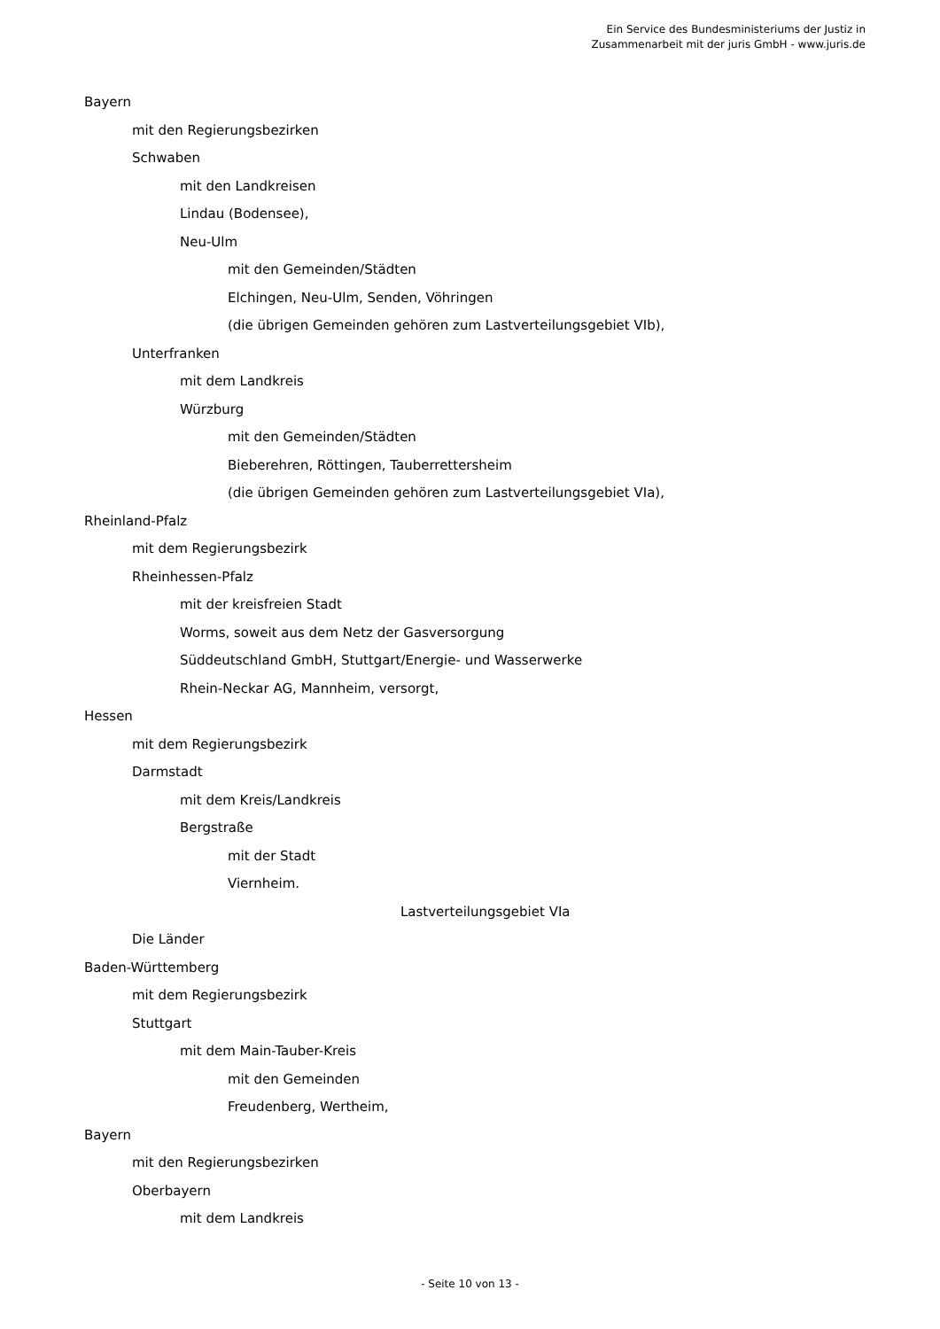Ein Service des Bundesministeriums der Justiz in
Zusammenarbeit mit der juris GmbH - www.juris.de
Bayern
mit den Regierungsbezirken
Schwaben
mit den Landkreisen
Lindau (Bodensee),
Neu-Ulm
mit den Gemeinden/Städten
Elchingen, Neu-Ulm, Senden, Vöhringen
(die übrigen Gemeinden gehören zum Lastverteilungsgebiet VIb),
Unterfranken
mit dem Landkreis
Würzburg
mit den Gemeinden/Städten
Bieberehren, Röttingen, Tauberrettersheim
(die übrigen Gemeinden gehören zum Lastverteilungsgebiet VIa),
Rheinland-Pfalz
mit dem Regierungsbezirk
Rheinhessen-Pfalz
mit der kreisfreien Stadt
Worms, soweit aus dem Netz der Gasversorgung
Süddeutschland GmbH, Stuttgart/Energie- und Wasserwerke
Rhein-Neckar AG, Mannheim, versorgt,
Hessen
mit dem Regierungsbezirk
Darmstadt
mit dem Kreis/Landkreis
Bergstraße
mit der Stadt
Viernheim.
Lastverteilungsgebiet VIa
Die Länder
Baden-Württemberg
mit dem Regierungsbezirk
Stuttgart
mit dem Main-Tauber-Kreis
mit den Gemeinden
Freudenberg, Wertheim,
Bayern
mit den Regierungsbezirken
Oberbayern
mit dem Landkreis
- Seite 10 von 13 -